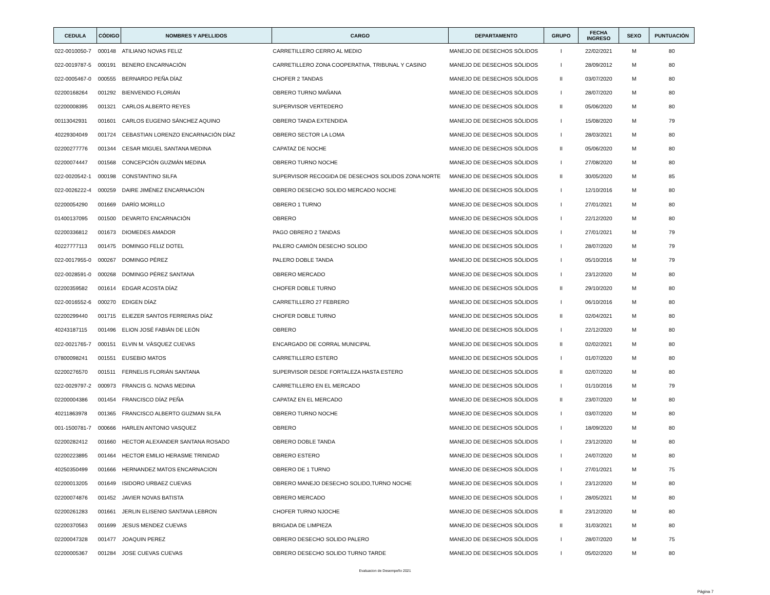| CEDULA | CÓDIGO | NOMBRES Y APELLIDOS | CARGO | DEPARTAMENTO | GRUPO | FECHA INGRESO | SEXO | PUNTUACIÓN |
| --- | --- | --- | --- | --- | --- | --- | --- | --- |
| 022-0010050-7 | 000148 | ATILIANO NOVAS FELIZ | CARRETILLERO CERRO AL MEDIO | MANEJO DE DESECHOS SÓLIDOS | I | 22/02/2021 | M | 80 |
| 022-0019787-5 | 000191 | BENERO ENCARNACIÓN | CARRETILLERO ZONA COOPERATIVA, TRIBUNAL Y CASINO | MANEJO DE DESECHOS SÓLIDOS | I | 28/09/2012 | M | 80 |
| 022-0005467-0 | 000555 | BERNARDO PEÑA DÍAZ | CHOFER 2 TANDAS | MANEJO DE DESECHOS SÓLIDOS | II | 03/07/2020 | M | 80 |
| 02200168264 | 001292 | BIENVENIDO FLORIÁN | OBRERO TURNO MAÑANA | MANEJO DE DESECHOS SÓLIDOS | I | 28/07/2020 | M | 80 |
| 02200008395 | 001321 | CARLOS ALBERTO REYES | SUPERVISOR VERTEDERO | MANEJO DE DESECHOS SÓLIDOS | II | 05/06/2020 | M | 80 |
| 00113042931 | 001601 | CARLOS EUGENIO SÁNCHEZ AQUINO | OBRERO TANDA EXTENDIDA | MANEJO DE DESECHOS SÓLIDOS | I | 15/08/2020 | M | 79 |
| 40229304049 | 001724 | CEBASTIAN LORENZO ENCARNACIÓN DÍAZ | OBRERO SECTOR LA LOMA | MANEJO DE DESECHOS SÓLIDOS | I | 28/03/2021 | M | 80 |
| 02200277776 | 001344 | CESAR MIGUEL SANTANA MEDINA | CAPATAZ DE NOCHE | MANEJO DE DESECHOS SÓLIDOS | II | 05/06/2020 | M | 80 |
| 02200074447 | 001568 | CONCEPCIÓN GUZMÁN MEDINA | OBRERO TURNO NOCHE | MANEJO DE DESECHOS SÓLIDOS | I | 27/08/2020 | M | 80 |
| 022-0020542-1 | 000198 | CONSTANTINO SILFA | SUPERVISOR RECOGIDA DE DESECHOS SOLIDOS ZONA NORTE | MANEJO DE DESECHOS SÓLIDOS | II | 30/05/2020 | M | 85 |
| 022-0026222-4 | 000259 | DAIRE JIMÉNEZ ENCARNACIÓN | OBRERO DESECHO SOLIDO MERCADO NOCHE | MANEJO DE DESECHOS SÓLIDOS | I | 12/10/2016 | M | 80 |
| 02200054290 | 001669 | DARÍO MORILLO | OBRERO 1 TURNO | MANEJO DE DESECHOS SÓLIDOS | I | 27/01/2021 | M | 80 |
| 01400137095 | 001500 | DEVARITO ENCARNACIÓN | OBRERO | MANEJO DE DESECHOS SÓLIDOS | I | 22/12/2020 | M | 80 |
| 02200336812 | 001673 | DIOMEDES AMADOR | PAGO OBRERO 2 TANDAS | MANEJO DE DESECHOS SÓLIDOS | I | 27/01/2021 | M | 79 |
| 40227777113 | 001475 | DOMINGO FELIZ DOTEL | PALERO CAMIÓN DESECHO SOLIDO | MANEJO DE DESECHOS SÓLIDOS | I | 28/07/2020 | M | 79 |
| 022-0017955-0 | 000267 | DOMINGO PÉREZ | PALERO DOBLE TANDA | MANEJO DE DESECHOS SÓLIDOS | I | 05/10/2016 | M | 79 |
| 022-0028591-0 | 000268 | DOMINGO PÉREZ SANTANA | OBRERO MERCADO | MANEJO DE DESECHOS SÓLIDOS | I | 23/12/2020 | M | 80 |
| 02200359582 | 001614 | EDGAR ACOSTA DÍAZ | CHOFER DOBLE TURNO | MANEJO DE DESECHOS SÓLIDOS | II | 29/10/2020 | M | 80 |
| 022-0016552-6 | 000270 | EDIGEN DÍAZ | CARRETILLERO 27 FEBRERO | MANEJO DE DESECHOS SÓLIDOS | I | 06/10/2016 | M | 80 |
| 02200299440 | 001715 | ELIEZER SANTOS FERRERAS DÍAZ | CHOFER DOBLE TURNO | MANEJO DE DESECHOS SÓLIDOS | II | 02/04/2021 | M | 80 |
| 40243187115 | 001496 | ELION JOSÉ FABIÁN DE LEÓN | OBRERO | MANEJO DE DESECHOS SÓLIDOS | I | 22/12/2020 | M | 80 |
| 022-0021765-7 | 000151 | ELVIN M. VÁSQUEZ CUEVAS | ENCARGADO DE CORRAL MUNICIPAL | MANEJO DE DESECHOS SÓLIDOS | II | 02/02/2021 | M | 80 |
| 07800098241 | 001551 | EUSEBIO MATOS | CARRETILLERO ESTERO | MANEJO DE DESECHOS SÓLIDOS | I | 01/07/2020 | M | 80 |
| 02200276570 | 001511 | FERNELIS FLORIÁN SANTANA | SUPERVISOR DESDE FORTALEZA HASTA ESTERO | MANEJO DE DESECHOS SÓLIDOS | II | 02/07/2020 | M | 80 |
| 022-0029797-2 | 000973 | FRANCIS G. NOVAS MEDINA | CARRETILLERO EN EL MERCADO | MANEJO DE DESECHOS SÓLIDOS | I | 01/10/2016 | M | 79 |
| 02200004386 | 001454 | FRANCISCO DÍAZ PEÑA | CAPATAZ EN EL MERCADO | MANEJO DE DESECHOS SÓLIDOS | II | 23/07/2020 | M | 80 |
| 40211863978 | 001365 | FRANCISCO ALBERTO GUZMAN SILFA | OBRERO TURNO NOCHE | MANEJO DE DESECHOS SÓLIDOS | I | 03/07/2020 | M | 80 |
| 001-1500781-7 | 000666 | HARLEN ANTONIO VASQUEZ | OBRERO | MANEJO DE DESECHOS SÓLIDOS | I | 18/09/2020 | M | 80 |
| 02200282412 | 001660 | HECTOR ALEXANDER SANTANA ROSADO | OBRERO DOBLE TANDA | MANEJO DE DESECHOS SÓLIDOS | I | 23/12/2020 | M | 80 |
| 02200223895 | 001464 | HECTOR EMILIO HERASME TRINIDAD | OBRERO ESTERO | MANEJO DE DESECHOS SÓLIDOS | I | 24/07/2020 | M | 80 |
| 40250350499 | 001666 | HERNANDEZ MATOS ENCARNACION | OBRERO DE 1 TURNO | MANEJO DE DESECHOS SÓLIDOS | I | 27/01/2021 | M | 75 |
| 02200013205 | 001649 | ISIDORO URBAEZ CUEVAS | OBRERO MANEJO DESECHO SOLIDO,TURNO NOCHE | MANEJO DE DESECHOS SÓLIDOS | I | 23/12/2020 | M | 80 |
| 02200074876 | 001452 | JAVIER NOVAS BATISTA | OBRERO MERCADO | MANEJO DE DESECHOS SÓLIDOS | I | 28/05/2021 | M | 80 |
| 02200261283 | 001661 | JERLIN ELISENIO SANTANA LEBRON | CHOFER TURNO NJOCHE | MANEJO DE DESECHOS SÓLIDOS | II | 23/12/2020 | M | 80 |
| 02200370563 | 001699 | JESUS MENDEZ CUEVAS | BRIGADA DE LIMPIEZA | MANEJO DE DESECHOS SÓLIDOS | II | 31/03/2021 | M | 80 |
| 02200047328 | 001477 | JOAQUIN PEREZ | OBRERO DESECHO SOLIDO PALERO | MANEJO DE DESECHOS SÓLIDOS | I | 28/07/2020 | M | 75 |
| 02200005367 | 001284 | JOSE CUEVAS CUEVAS | OBRERO DESECHO SOLIDO TURNO TARDE | MANEJO DE DESECHOS SÓLIDOS | I | 05/02/2020 | M | 80 |
Evaluacion de Desempeño 2021
Página 7